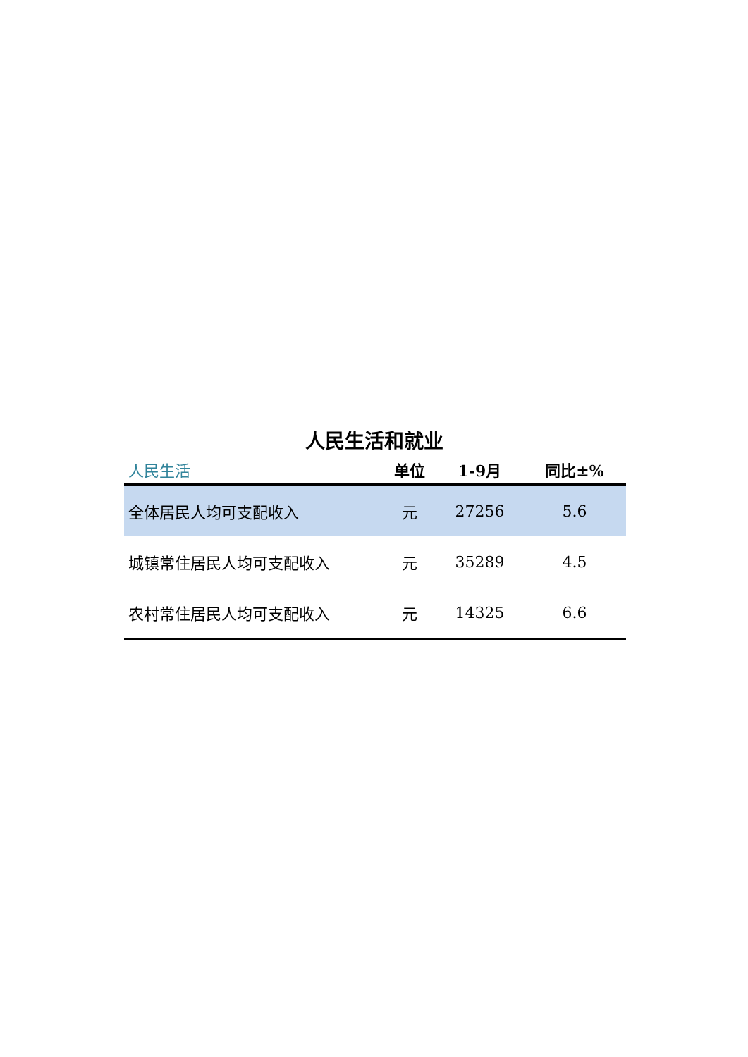人民生活和就业
| 人民生活 | 单位 | 1-9月 | 同比±% |
| --- | --- | --- | --- |
| 全体居民人均可支配收入 | 元 | 27256 | 5.6 |
| 城镇常住居民人均可支配收入 | 元 | 35289 | 4.5 |
| 农村常住居民人均可支配收入 | 元 | 14325 | 6.6 |